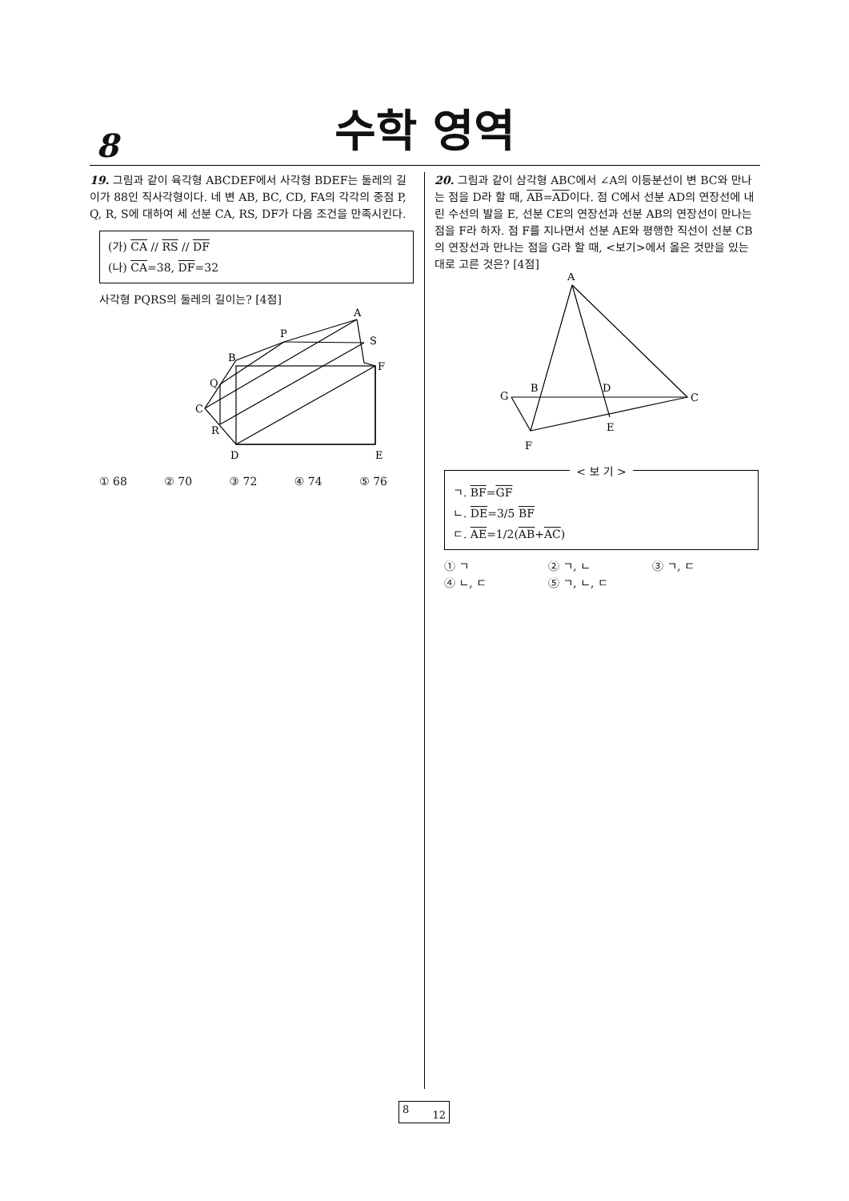8
수학 영역
19. 그림과 같이 육각형 ABCDEF에서 사각형 BDEF는 둘레의 길이가 88인 직사각형이다. 네 변 AB, BC, CD, FA의 각각의 중점 P, Q, R, S에 대하여 세 선분 CA, RS, DF가 다음 조건을 만족시킨다.
(가) CA // RS // DF
(나) CA=38, DF=32
사각형 PQRS의 둘레의 길이는? [4점]
A
P
S
B
F
Q
C
R
D
E
① 68 ② 70 ③ 72 ④ 74 ⑤ 76
20. 그림과 같이 삼각형 ABC에서 ∠A의 이등분선이 변 BC와 만나는 점을 D라 할 때, AB=AD이다. 점 C에서 선분 AD의 연장선에 내린 수선의 발을 E, 선분 CE의 연장선과 선분 AB의 연장선이 만나는 점을 F라 하자. 점 F를 지나면서 선분 AE와 평행한 직선이 선분 CB의 연장선과 만나는 점을 G라 할 때, <보기>에서 옳은 것만을 있는 대로 고른 것은? [4점]
A
G
B
D
C
E
F
< 보 기 >
ㄱ. BF=GF
ㄴ. DE=3/5 BF
ㄷ. AE=1/2(AB+AC)
① ㄱ ② ㄱ, ㄴ ③ ㄱ, ㄷ ④ ㄴ, ㄷ ⑤ ㄱ, ㄴ, ㄷ
8 12